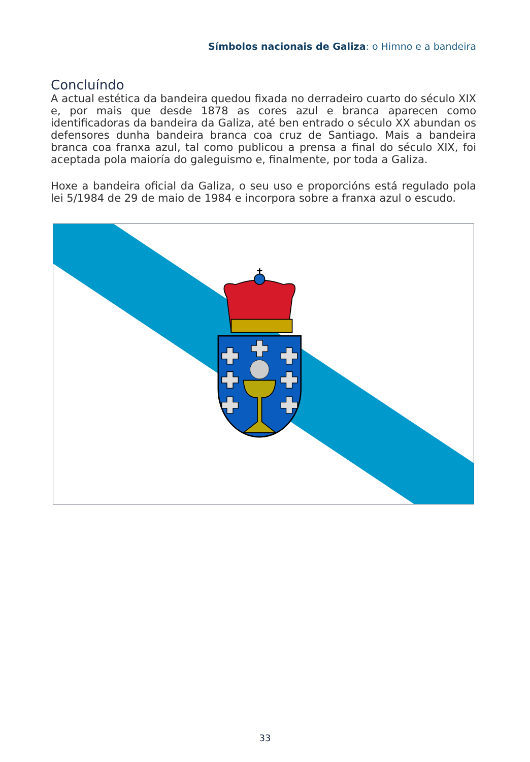Símbolos nacionais de Galiza: o Himno e a bandeira
Concluíndo
A actual estética da bandeira quedou fixada no derradeiro cuarto do século XIX e, por mais que desde 1878 as cores azul e branca aparecen como identificadoras da bandeira da Galiza, até ben entrado o século XX abundan os defensores dunha bandeira branca coa cruz de Santiago. Mais a bandeira branca coa franxa azul, tal como publicou a prensa a final do século XIX, foi aceptada pola maioría do galeguismo e, finalmente, por toda a Galiza.
Hoxe a bandeira oficial da Galiza, o seu uso e proporcións está regulado pola lei 5/1984 de 29 de maio de 1984 e incorpora sobre a franxa azul o escudo.
33